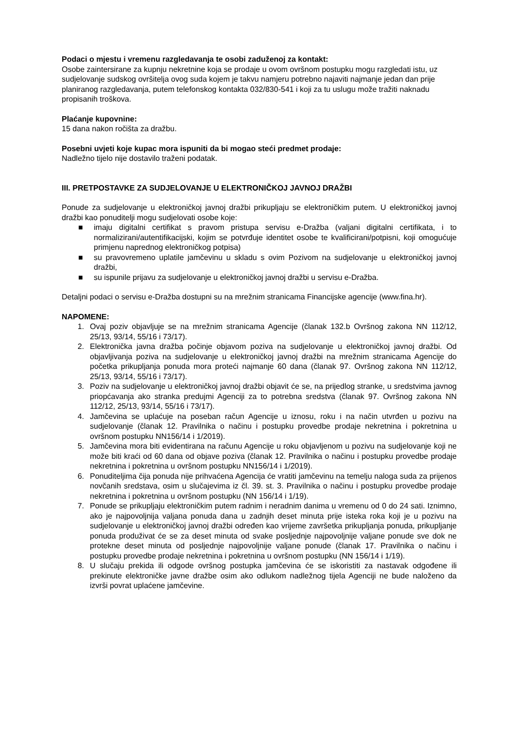Podaci o mjestu i vremenu razgledavanja te osobi zaduženoj za kontakt:
Osobe zaintersirane za kupnju nekretnine koja se prodaje u ovom ovršnom postupku mogu razgledati istu, uz sudjelovanje sudskog ovršitelja ovog suda kojem je takvu namjeru potrebno najaviti najmanje jedan dan prije planiranog razgledavanja, putem telefonskog kontakta 032/830-541 i koji za tu uslugu može tražiti naknadu propisanih troškova.
Plaćanje kupovnine:
15 dana nakon ročišta za dražbu.
Posebni uvjeti koje kupac mora ispuniti da bi mogao steći predmet prodaje:
Nadležno tijelo nije dostavilo traženi podatak.
III. PRETPOSTAVKE ZA SUDJELOVANJE U ELEKTRONIČKOJ JAVNOJ DRAŽBI
Ponude za sudjelovanje u elektroničkoj javnoj dražbi prikupljaju se elektroničkim putem. U elektroničkoj javnoj dražbi kao ponuditelji mogu sudjelovati osobe koje:
■ imaju digitalni certifikat s pravom pristupa servisu e-Dražba (valjani digitalni certifikata, i to normalizirani/autentifikacijski, kojim se potvrđuje identitet osobe te kvalificirani/potpisni, koji omogućuje primjenu naprednog elektroničkog potpisa)
■ su pravovremeno uplatile jamčevinu u skladu s ovim Pozivom na sudjelovanje u elektroničkoj javnoj dražbi,
■ su ispunile prijavu za sudjelovanje u elektroničkoj javnoj dražbi u servisu e-Dražba.
Detaljni podaci o servisu e-Dražba dostupni su na mrežnim stranicama Financijske agencije (www.fina.hr).
NAPOMENE:
1. Ovaj poziv objavljuje se na mrežnim stranicama Agencije (članak 132.b Ovršnog zakona NN 112/12, 25/13, 93/14, 55/16 i 73/17).
2. Elektronička javna dražba počinje objavom poziva na sudjelovanje u elektroničkoj javnoj dražbi. Od objavljivanja poziva na sudjelovanje u elektroničkoj javnoj dražbi na mrežnim stranicama Agencije do početka prikupljanja ponuda mora proteći najmanje 60 dana (članak 97. Ovršnog zakona NN 112/12, 25/13, 93/14, 55/16 i 73/17).
3. Poziv na sudjelovanje u elektroničkoj javnoj dražbi objavit će se, na prijedlog stranke, u sredstvima javnog priopćavanja ako stranka predujmi Agenciji za to potrebna sredstva (članak 97. Ovršnog zakona NN 112/12, 25/13, 93/14, 55/16 i 73/17).
4. Jamčevina se uplaćuje na poseban račun Agencije u iznosu, roku i na način utvrđen u pozivu na sudjelovanje (članak 12. Pravilnika o načinu i postupku provedbe prodaje nekretnina i pokretnina u ovršnom postupku NN156/14 i 1/2019).
5. Jamčevina mora biti evidentirana na računu Agencije u roku objavljenom u pozivu na sudjelovanje koji ne može biti kraći od 60 dana od objave poziva (članak 12. Pravilnika o načinu i postupku provedbe prodaje nekretnina i pokretnina u ovršnom postupku NN156/14 i 1/2019).
6. Ponuditeljima čija ponuda nije prihvaćena Agencija će vratiti jamčevinu na temelju naloga suda za prijenos novčanih sredstava, osim u slučajevima iz čl. 39. st. 3. Pravilnika o načinu i postupku provedbe prodaje nekretnina i pokretnina u ovršnom postupku (NN 156/14 i 1/19).
7. Ponude se prikupljaju elektroničkim putem radnim i neradnim danima u vremenu od 0 do 24 sati. Iznimno, ako je najpovoljnija valjana ponuda dana u zadnjih deset minuta prije isteka roka koji je u pozivu na sudjelovanje u elektroničkoj javnoj dražbi određen kao vrijeme završetka prikupljanja ponuda, prikupljanje ponuda produživat će se za deset minuta od svake posljednje najpovoljnije valjane ponude sve dok ne protekne deset minuta od posljednje najpovoljnije valjane ponude (članak 17. Pravilnika o načinu i postupku provedbe prodaje nekretnina i pokretnina u ovršnom postupku (NN 156/14 i 1/19).
8. U slučaju prekida ili odgode ovršnog postupka jamčevina će se iskoristiti za nastavak odgođene ili prekinute elektroničke javne dražbe osim ako odlukom nadležnog tijela Agenciji ne bude naloženo da izvrši povrat uplaćene jamčevine.